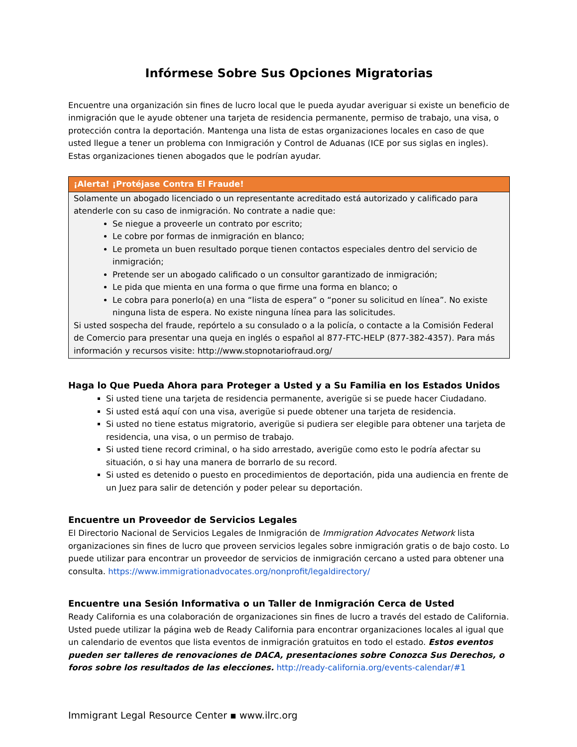Infórmese Sobre Sus Opciones Migratorias
Encuentre una organización sin fines de lucro local que le pueda ayudar averiguar si existe un beneficio de inmigración que le ayude obtener una tarjeta de residencia permanente, permiso de trabajo, una visa, o protección contra la deportación. Mantenga una lista de estas organizaciones locales en caso de que usted llegue a tener un problema con Inmigración y Control de Aduanas (ICE por sus siglas en ingles). Estas organizaciones tienen abogados que le podrían ayudar.
¡Alerta! ¡Protéjase Contra El Fraude!
Solamente un abogado licenciado o un representante acreditado está autorizado y calificado para atenderle con su caso de inmigración. No contrate a nadie que:
Se niegue a proveerle un contrato por escrito;
Le cobre por formas de inmigración en blanco;
Le prometa un buen resultado porque tienen contactos especiales dentro del servicio de inmigración;
Pretende ser un abogado calificado o un consultor garantizado de inmigración;
Le pida que mienta en una forma o que firme una forma en blanco; o
Le cobra para ponerlo(a) en una “lista de espera” o “poner su solicitud en línea”. No existe ninguna lista de espera. No existe ninguna línea para las solicitudes.
Si usted sospecha del fraude, repórtelo a su consulado o a la policía, o contacte a la Comisión Federal de Comercio para presentar una queja en inglés o español al 877-FTC-HELP (877-382-4357). Para más información y recursos visite: http://www.stopnotariofraud.org/
Haga lo Que Pueda Ahora para Proteger a Usted y a Su Familia en los Estados Unidos
Si usted tiene una tarjeta de residencia permanente, averigüe si se puede hacer Ciudadano.
Si usted está aquí con una visa, averigüe si puede obtener una tarjeta de residencia.
Si usted no tiene estatus migratorio, averigüe si pudiera ser elegible para obtener una tarjeta de residencia, una visa, o un permiso de trabajo.
Si usted tiene record criminal, o ha sido arrestado, averigüe como esto le podría afectar su situación, o si hay una manera de borrarlo de su record.
Si usted es detenido o puesto en procedimientos de deportación, pida una audiencia en frente de un Juez para salir de detención y poder pelear su deportación.
Encuentre un Proveedor de Servicios Legales
El Directorio Nacional de Servicios Legales de Inmigración de Immigration Advocates Network lista organizaciones sin fines de lucro que proveen servicios legales sobre inmigración gratis o de bajo costo. Lo puede utilizar para encontrar un proveedor de servicios de inmigración cercano a usted para obtener una consulta. https://www.immigrationadvocates.org/nonprofit/legaldirectory/
Encuentre una Sesión Informativa o un Taller de Inmigración Cerca de Usted
Ready California es una colaboración de organizaciones sin fines de lucro a través del estado de California. Usted puede utilizar la página web de Ready California para encontrar organizaciones locales al igual que un calendario de eventos que lista eventos de inmigración gratuitos en todo el estado. Estos eventos pueden ser talleres de renovaciones de DACA, presentaciones sobre Conozca Sus Derechos, o foros sobre los resultados de las elecciones. http://ready-california.org/events-calendar/#1
Immigrant Legal Resource Center ▪ www.ilrc.org